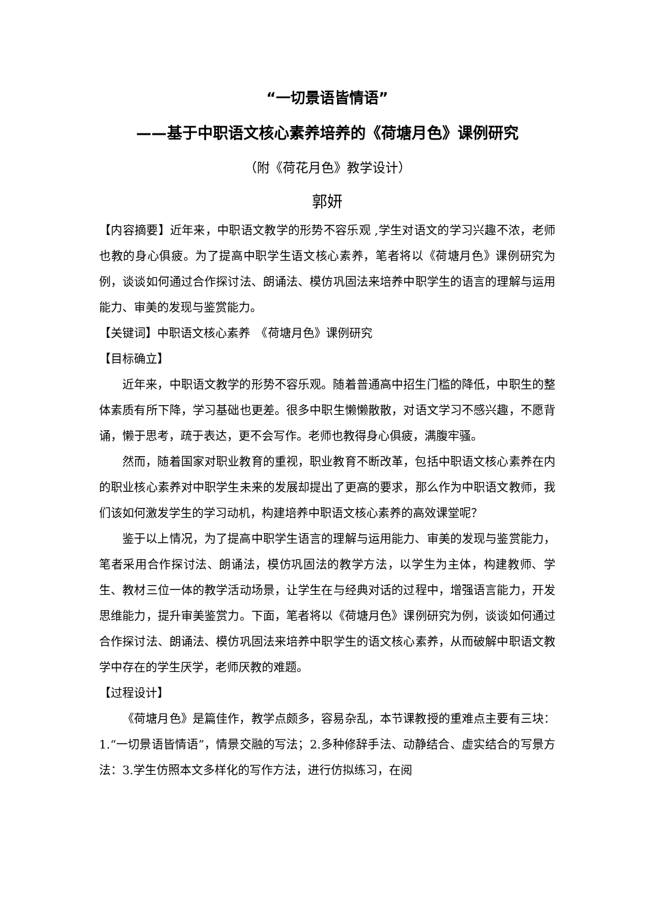“一切景语皆情语”
——基于中职语文核心素养培养的《荷塘月色》课例研究
（附《荷花月色》教学设计）
郭妍
【内容摘要】近年来，中职语文教学的形势不容乐观 ,学生对语文的学习兴趣不浓，老师也教的身心俱疲。为了提高中职学生语文核心素养，笔者将以《荷塘月色》课例研究为例，谈谈如何通过合作探讨法、朗诵法、模仿巩固法来培养中职学生的语言的理解与运用能力、审美的发现与鉴赏能力。
【关键词】中职语文核心素养　《荷塘月色》课例研究
【目标确立】
近年来，中职语文教学的形势不容乐观。随着普通高中招生门槛的降低，中职生的整体素质有所下降，学习基础也更差。很多中职生懒懒散散，对语文学习不感兴趣，不愿背诵，懒于思考，疏于表达，更不会写作。老师也教得身心俱疲，满腹牢骚。
然而，随着国家对职业教育的重视，职业教育不断改革，包括中职语文核心素养在内的职业核心素养对中职学生未来的发展却提出了更高的要求，那么作为中职语文教师，我们该如何激发学生的学习动机，构建培养中职语文核心素养的高效课堂呢？
鉴于以上情况，为了提高中职学生语言的理解与运用能力、审美的发现与鉴赏能力，笔者采用合作探讨法、朗诵法，模仿巩固法的教学方法，以学生为主体，构建教师、学生、教材三位一体的教学活动场景，让学生在与经典对话的过程中，增强语言能力，开发思维能力，提升审美鉴赏力。下面，笔者将以《荷塘月色》课例研究为例，谈谈如何通过合作探讨法、朗诵法、模仿巩固法来培养中职学生的语文核心素养，从而破解中职语文教学中存在的学生厌学，老师厌教的难题。
【过程设计】
《荷塘月色》是篇佳作，教学点颇多，容易杂乱，本节课教授的重难点主要有三块：1.“一切景语皆情语”，情景交融的写法；2.多种修辞手法、动静结合、虚实结合的写景方法：3.学生仿照本文多样化的写作方法，进行仿拟练习，在阅